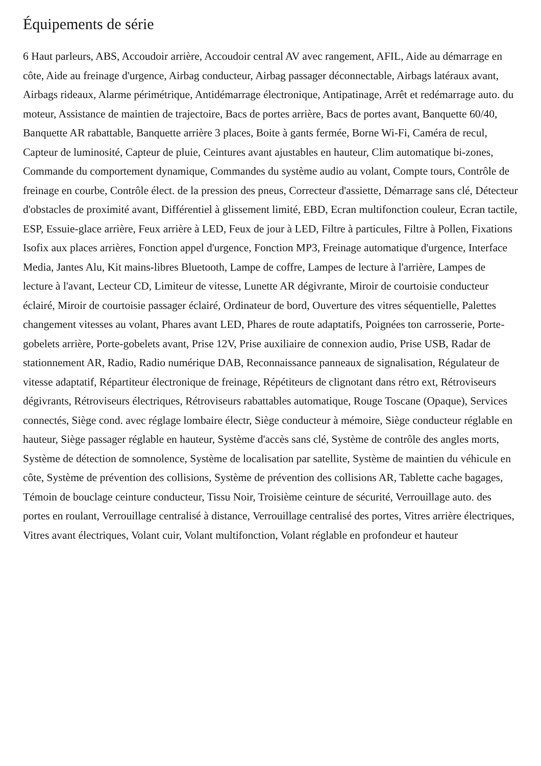Équipements de série
6 Haut parleurs, ABS, Accoudoir arrière, Accoudoir central AV avec rangement, AFIL, Aide au démarrage en côte, Aide au freinage d'urgence, Airbag conducteur, Airbag passager déconnectable, Airbags latéraux avant, Airbags rideaux, Alarme périmétrique, Antidémarrage électronique, Antipatinage, Arrêt et redémarrage auto. du moteur, Assistance de maintien de trajectoire, Bacs de portes arrière, Bacs de portes avant, Banquette 60/40, Banquette AR rabattable, Banquette arrière 3 places, Boite à gants fermée, Borne Wi-Fi, Caméra de recul, Capteur de luminosité, Capteur de pluie, Ceintures avant ajustables en hauteur, Clim automatique bi-zones, Commande du comportement dynamique, Commandes du système audio au volant, Compte tours, Contrôle de freinage en courbe, Contrôle élect. de la pression des pneus, Correcteur d'assiette, Démarrage sans clé, Détecteur d'obstacles de proximité avant, Différentiel à glissement limité, EBD, Ecran multifonction couleur, Ecran tactile, ESP, Essuie-glace arrière, Feux arrière à LED, Feux de jour à LED, Filtre à particules, Filtre à Pollen, Fixations Isofix aux places arrières, Fonction appel d'urgence, Fonction MP3, Freinage automatique d'urgence, Interface Media, Jantes Alu, Kit mains-libres Bluetooth, Lampe de coffre, Lampes de lecture à l'arrière, Lampes de lecture à l'avant, Lecteur CD, Limiteur de vitesse, Lunette AR dégivrante, Miroir de courtoisie conducteur éclairé, Miroir de courtoisie passager éclairé, Ordinateur de bord, Ouverture des vitres séquentielle, Palettes changement vitesses au volant, Phares avant LED, Phares de route adaptatifs, Poignées ton carrosserie, Porte-gobelets arrière, Porte-gobelets avant, Prise 12V, Prise auxiliaire de connexion audio, Prise USB, Radar de stationnement AR, Radio, Radio numérique DAB, Reconnaissance panneaux de signalisation, Régulateur de vitesse adaptatif, Répartiteur électronique de freinage, Répétiteurs de clignotant dans rétro ext, Rétroviseurs dégivrants, Rétroviseurs électriques, Rétroviseurs rabattables automatique, Rouge Toscane (Opaque), Services connectés, Siège cond. avec réglage lombaire électr, Siège conducteur à mémoire, Siège conducteur réglable en hauteur, Siège passager réglable en hauteur, Système d'accès sans clé, Système de contrôle des angles morts, Système de détection de somnolence, Système de localisation par satellite, Système de maintien du véhicule en côte, Système de prévention des collisions, Système de prévention des collisions AR, Tablette cache bagages, Témoin de bouclage ceinture conducteur, Tissu Noir, Troisième ceinture de sécurité, Verrouillage auto. des portes en roulant, Verrouillage centralisé à distance, Verrouillage centralisé des portes, Vitres arrière électriques, Vitres avant électriques, Volant cuir, Volant multifonction, Volant réglable en profondeur et hauteur